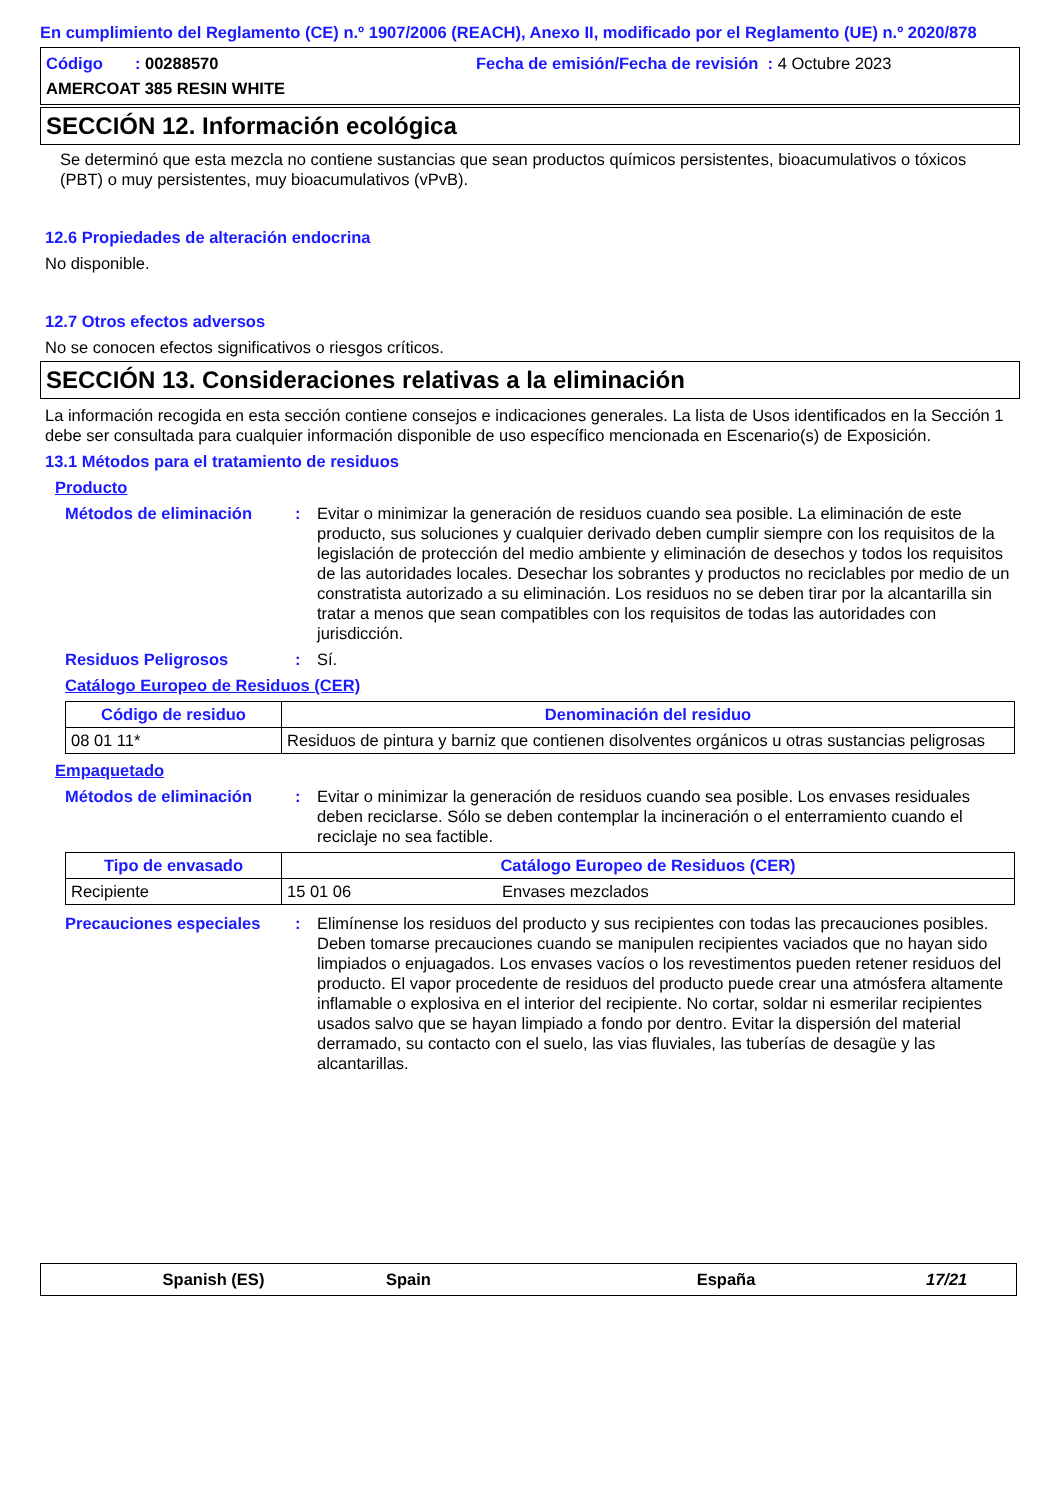En cumplimiento del Reglamento (CE) n.º 1907/2006 (REACH), Anexo II, modificado por el Reglamento (UE) n.º 2020/878
Código : 00288570 Fecha de emisión/Fecha de revisión : 4 Octubre 2023
AMERCOAT 385 RESIN WHITE
SECCIÓN 12. Información ecológica
Se determinó que esta mezcla no contiene sustancias que sean productos químicos persistentes, bioacumulativos o tóxicos (PBT) o muy persistentes, muy bioacumulativos (vPvB).
12.6 Propiedades de alteración endocrina
No disponible.
12.7 Otros efectos adversos
No se conocen efectos significativos o riesgos críticos.
SECCIÓN 13. Consideraciones relativas a la eliminación
La información recogida en esta sección contiene consejos e indicaciones generales. La lista de Usos identificados en la Sección 1 debe ser consultada para cualquier información disponible de uso específico mencionada en Escenario(s) de Exposición.
13.1 Métodos para el tratamiento de residuos
Producto
Métodos de eliminación: Evitar o minimizar la generación de residuos cuando sea posible. La eliminación de este producto, sus soluciones y cualquier derivado deben cumplir siempre con los requisitos de la legislación de protección del medio ambiente y eliminación de desechos y todos los requisitos de las autoridades locales. Desechar los sobrantes y productos no reciclables por medio de un constratista autorizado a su eliminación. Los residuos no se deben tirar por la alcantarilla sin tratar a menos que sean compatibles con los requisitos de todas las autoridades con jurisdicción.
Residuos Peligrosos: Sí.
Catálogo Europeo de Residuos (CER)
| Código de residuo | Denominación del residuo |
| --- | --- |
| 08 01 11* | Residuos de pintura y barniz que contienen disolventes orgánicos u otras sustancias peligrosas |
Empaquetado
Métodos de eliminación: Evitar o minimizar la generación de residuos cuando sea posible. Los envases residuales deben reciclarse. Sólo se deben contemplar la incineración o el enterramiento cuando el reciclaje no sea factible.
| Tipo de envasado | Catálogo Europeo de Residuos (CER) | |
| --- | --- | --- |
| Recipiente | 15 01 06 | Envases mezclados |
Precauciones especiales: Elimínense los residuos del producto y sus recipientes con todas las precauciones posibles. Deben tomarse precauciones cuando se manipulen recipientes vaciados que no hayan sido limpiados o enjuagados. Los envases vacíos o los revestimentos pueden retener residuos del producto. El vapor procedente de residuos del producto puede crear una atmósfera altamente inflamable o explosiva en el interior del recipiente. No cortar, soldar ni esmerilar recipientes usados salvo que se hayan limpiado a fondo por dentro. Evitar la dispersión del material derramado, su contacto con el suelo, las vias fluviales, las tuberías de desagüe y las alcantarillas.
Spanish (ES) Spain España 17/21